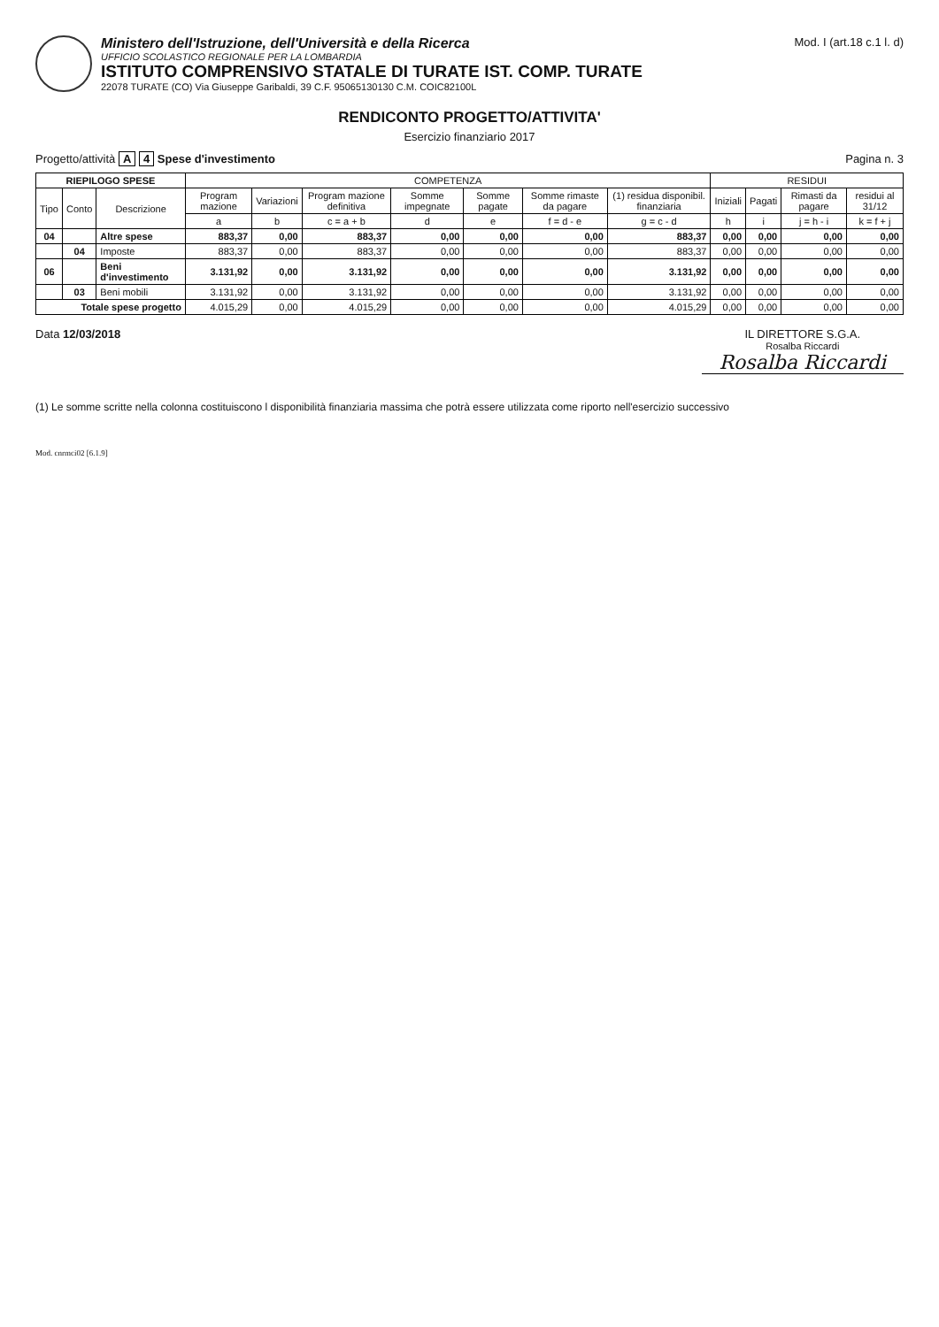Ministero dell'Istruzione, dell'Università e della Ricerca
UFFICIO SCOLASTICO REGIONALE PER LA LOMBARDIA
ISTITUTO COMPRENSIVO STATALE DI TURATE IST. COMP. TURATE
22078 TURATE (CO) Via Giuseppe Garibaldi, 39 C.F. 95065130130 C.M. COIC82100L
Mod. I (art.18 c.1 l. d)
RENDICONTO PROGETTO/ATTIVITA'
Esercizio finanziario 2017
Progetto/attività A 4 Spese d'investimento
Pagina n. 3
| RIEPILOGO SPESE | | | COMPETENZA | | | | | | | RESIDUI | | | |
| --- | --- | --- | --- | --- | --- | --- | --- | --- | --- | --- | --- | --- | --- |
| Tipo | Conto | Descrizione | Program mazione | Variazioni | Program mazione definitiva | Somme impegnate | Somme pagate | Somme rimaste da pagare | (1) residua disponibil. finanziaria | Iniziali | Pagati | Rimasti da pagare | residui al 31/12 |
| | | | a | b | c = a + b | d | e | f = d - e | g = c - d | h | i | j = h - i | k = f + j |
| 04 | | Altre spese | 883,37 | 0,00 | 883,37 | 0,00 | 0,00 | 0,00 | 883,37 | 0,00 | 0,00 | 0,00 | 0,00 |
| | 04 | Imposte | 883,37 | 0,00 | 883,37 | 0,00 | 0,00 | 0,00 | 883,37 | 0,00 | 0,00 | 0,00 | 0,00 |
| 06 | | Beni d'investimento | 3.131,92 | 0,00 | 3.131,92 | 0,00 | 0,00 | 0,00 | 3.131,92 | 0,00 | 0,00 | 0,00 | 0,00 |
| | 03 | Beni mobili | 3.131,92 | 0,00 | 3.131,92 | 0,00 | 0,00 | 0,00 | 3.131,92 | 0,00 | 0,00 | 0,00 | 0,00 |
| Totale spese progetto | | | 4.015,29 | 0,00 | 4.015,29 | 0,00 | 0,00 | 0,00 | 4.015,29 | 0,00 | 0,00 | 0,00 | 0,00 |
Data 12/03/2018 IL DIRETTORE S.G.A.
Rosalba Riccardi
Rosalba Riccardi
(1) Le somme scritte nella colonna costituiscono l disponibilità finanziaria massima che potrà essere utilizzata come riporto nell'esercizio successivo
Mod. cnrmci02 [6.1.9]